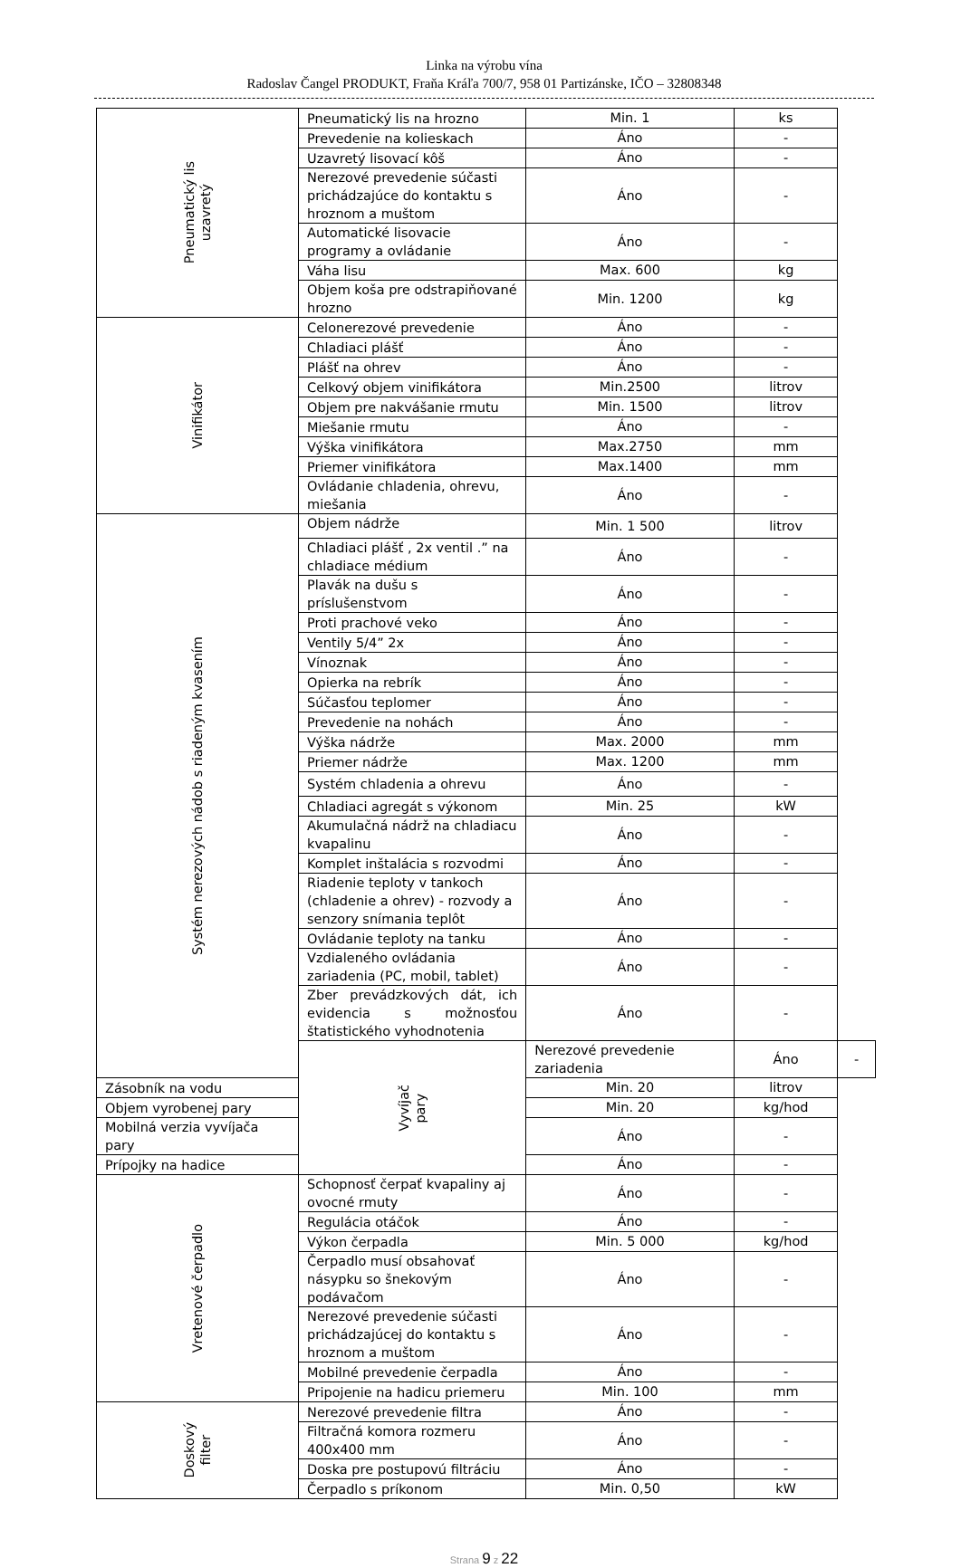Linka na výrobu vína
Radoslav Čangel PRODUKT, Fraňa Kráľa 700/7, 958 01 Partizánske, IČO – 32808348
| Pneumatický lis uzavretý | Pneumatický lis na hrozno | Min. 1 | ks | |
| | Prevedenie na kolieskach | Áno | - | |
| | Uzavretý lisovací kôš | Áno | - | |
| | Nerezové prevedenie súčasti prichádzajúce do kontaktu s hroznom a muštom | Áno | - | |
| | Automatické lisovacie programy a ovládanie | Áno | - | |
| | Váha lisu | Max. 600 | kg | |
| | Objem koša pre odstrapiňované hrozno | Min. 1200 | kg | |
| Vinifikátor | Celonerezové prevedenie | Áno | - | |
| | Chladiaci plášť | Áno | - | |
| | Plášť na ohrev | Áno | - | |
| | Celkový objem vinifikátora | Min.2500 | litrov | |
| | Objem pre nakvášanie rmutu | Min. 1500 | litrov | |
| | Miešanie rmutu | Áno | - | |
| | Výška vinifikátora | Max.2750 | mm | |
| | Priemer vinifikátora | Max.1400 | mm | |
| | Ovládanie chladenia, ohrevu, miešania | Áno | - | |
| Systém nerezových nádob s riadeným kvasením | Objem nádrže | Min. 1 500 | litrov | |
| | Chladiaci plášť , 2x ventil .” na chladiace médium | Áno | - | |
| | Plavák na dušu s príslušenstvom | Áno | - | |
| | Proti prachové veko | Áno | - | |
| | Ventily 5/4” 2x | Áno | - | |
| | Vínoznak | Áno | - | |
| | Opierka na rebrík | Áno | - | |
| | Súčasťou teplomer | Áno | - | |
| | Prevedenie na nohách | Áno | - | |
| | Výška nádrže | Max. 2000 | mm | |
| | Priemer nádrže | Max. 1200 | mm | |
| | Systém chladenia a ohrevu | Áno | - | |
| | Chladiaci agregát s výkonom | Min. 25 | kW | |
| | Akumulačná nádrž na chladiacu kvapalinu | Áno | - | |
| | Komplet inštalácia s rozvodmi | Áno | - | |
| | Riadenie teploty v tankoch (chladenie a ohrev) - rozvody a senzory snímania teplôt | Áno | - | |
| | Ovládanie teploty na tanku | Áno | - | |
| | Vzdialeného ovládania zariadenia (PC, mobil, tablet) | Áno | - | |
| | Zber prevádzkových dát, ich evidencia s možnosťou štatistického vyhodnotenia | Áno | - | |
| | Vyvíjač pary | Nerezové prevedenie zariadenia | Áno | - |
| Zásobník na vodu | | Min. 20 | litrov | |
| Objem vyrobenej pary | | Min. 20 | kg/hod | |
| Mobilná verzia vyvíjača pary | | Áno | - | |
| Prípojky na hadice | | Áno | - | |
| Vretenové čerpadlo | Schopnosť čerpať kvapaliny aj ovocné rmuty | Áno | - | |
| | Regulácia otáčok | Áno | - | |
| | Výkon čerpadla | Min. 5 000 | kg/hod | |
| | Čerpadlo musí obsahovať násypku so šnekovým podávačom | Áno | - | |
| | Nerezové prevedenie súčasti prichádzajúcej do kontaktu s hroznom a muštom | Áno | - | |
| | Mobilné prevedenie čerpadla | Áno | - | |
| | Pripojenie na hadicu priemeru | Min. 100 | mm | |
| Doskový filter | Nerezové prevedenie filtra | Áno | - | |
| | Filtračná komora rozmeru 400x400 mm | Áno | - | |
| | Doska pre postupovú filtráciu | Áno | - | |
| | Čerpadlo s príkonom | Min. 0,50 | kW | |
Strana 9 z 22